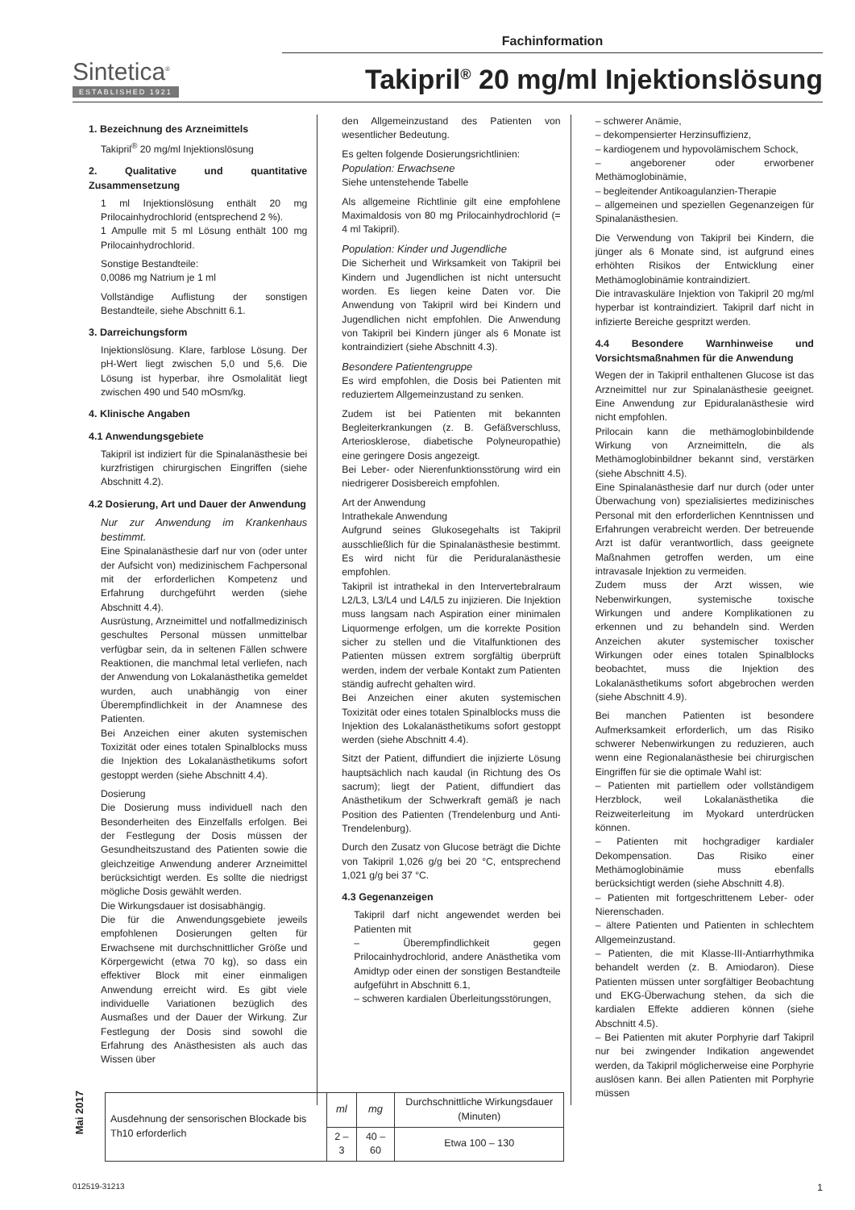Fachinformation
Sintetica<sup>®</sup>
ESTABLISHED 1921
Takipril<sup>®</sup> 20 mg/ml Injektionslösung
1. Bezeichnung des Arzneimittels
Takipril<sup>®</sup> 20 mg/ml Injektionslösung
2. Qualitative und quantitative Zusammensetzung
1 ml Injektionslösung enthält 20 mg Prilocainhydrochlorid (entsprechend 2 %).
1 Ampulle mit 5 ml Lösung enthält 100 mg Prilocainhydrochlorid.
Sonstige Bestandteile:
0,0086 mg Natrium je 1 ml
Vollständige Auflistung der sonstigen Bestandteile, siehe Abschnitt 6.1.
3. Darreichungsform
Injektionslösung. Klare, farblose Lösung. Der pH-Wert liegt zwischen 5,0 und 5,6. Die Lösung ist hyperbar, ihre Osmolalität liegt zwischen 490 und 540 mOsm/kg.
4. Klinische Angaben
4.1 Anwendungsgebiete
Takipril ist indiziert für die Spinalanästhesie bei kurzfristigen chirurgischen Eingriffen (siehe Abschnitt 4.2).
4.2 Dosierung, Art und Dauer der Anwendung
Nur zur Anwendung im Krankenhaus bestimmt.
Eine Spinalanästhesie darf nur von (oder unter der Aufsicht von) medizinischem Fachpersonal mit der erforderlichen Kompetenz und Erfahrung durchgeführt werden (siehe Abschnitt 4.4).
Ausrüstung, Arzneimittel und notfallmedizinisch geschultes Personal müssen unmittelbar verfügbar sein, da in seltenen Fällen schwere Reaktionen, die manchmal letal verliefen, nach der Anwendung von Lokalanästhetika gemeldet wurden, auch unabhängig von einer Überempfindlichkeit in der Anamnese des Patienten.
Bei Anzeichen einer akuten systemischen Toxizität oder eines totalen Spinalblocks muss die Injektion des Lokalanästhetikums sofort gestoppt werden (siehe Abschnitt 4.4).
Dosierung
Die Dosierung muss individuell nach den Besonderheiten des Einzelfalls erfolgen. Bei der Festlegung der Dosis müssen der Gesundheitszustand des Patienten sowie die gleichzeitige Anwendung anderer Arzneimittel berücksichtigt werden. Es sollte die niedrigst mögliche Dosis gewählt werden.
Die Wirkungsdauer ist dosisabhängig.
Die für die Anwendungsgebiete jeweils empfohlenen Dosierungen gelten für Erwachsene mit durchschnittlicher Größe und Körpergewicht (etwa 70 kg), so dass ein effektiver Block mit einer einmaligen Anwendung erreicht wird. Es gibt viele individuelle Variationen bezüglich des Ausmaßes und der Dauer der Wirkung. Zur Festlegung der Dosis sind sowohl die Erfahrung des Anästhesisten als auch das Wissen über
den Allgemeinzustand des Patienten von wesentlicher Bedeutung.
Es gelten folgende Dosierungsrichtlinien:
Population: Erwachsene
Siehe untenstehende Tabelle
Als allgemeine Richtlinie gilt eine empfohlene Maximaldosis von 80 mg Prilocainhydrochlorid (= 4 ml Takipril).
Population: Kinder und Jugendliche
Die Sicherheit und Wirksamkeit von Takipril bei Kindern und Jugendlichen ist nicht untersucht worden. Es liegen keine Daten vor. Die Anwendung von Takipril wird bei Kindern und Jugendlichen nicht empfohlen. Die Anwendung von Takipril bei Kindern jünger als 6 Monate ist kontraindiziert (siehe Abschnitt 4.3).
Besondere Patientengruppe
Es wird empfohlen, die Dosis bei Patienten mit reduziertem Allgemeinzustand zu senken.
Zudem ist bei Patienten mit bekannten Begleiterkrankungen (z. B. Gefäßverschluss, Arteriosklerose, diabetische Polyneuropathie) eine geringere Dosis angezeigt.
Bei Leber- oder Nierenfunktionsstörung wird ein niedrigerer Dosisbereich empfohlen.
Art der Anwendung
Intrathekale Anwendung
Aufgrund seines Glukosegehalts ist Takipril ausschließlich für die Spinalanästhesie bestimmt. Es wird nicht für die Periduralanästhesie empfohlen.
Takipril ist intrathekal in den Intervertebralraum L2/L3, L3/L4 und L4/L5 zu injizieren. Die Injektion muss langsam nach Aspiration einer minimalen Liquormenge erfolgen, um die korrekte Position sicher zu stellen und die Vitalfunktionen des Patienten müssen extrem sorgfältig überprüft werden, indem der verbale Kontakt zum Patienten ständig aufrecht gehalten wird.
Bei Anzeichen einer akuten systemischen Toxizität oder eines totalen Spinalblocks muss die Injektion des Lokalanästhetikums sofort gestoppt werden (siehe Abschnitt 4.4).
Sitzt der Patient, diffundiert die injizierte Lösung hauptsächlich nach kaudal (in Richtung des Os sacrum); liegt der Patient, diffundiert das Anästhetikum der Schwerkraft gemäß je nach Position des Patienten (Trendelenburg und Anti-Trendelenburg).
Durch den Zusatz von Glucose beträgt die Dichte von Takipril 1,026 g/g bei 20 °C, entsprechend 1,021 g/g bei 37 °C.
4.3 Gegenanzeigen
Takipril darf nicht angewendet werden bei Patienten mit
– Überempfindlichkeit gegen Prilocainhydrochlorid, andere Anästhetika vom Amidtyp oder einen der sonstigen Bestandteile aufgeführt in Abschnitt 6.1,
– schweren kardialen Überleitungsstörungen,
– schwerer Anämie,
– dekompensierter Herzinsuffizienz,
– kardiogenem und hypovolämischem Schock,
– angeborener oder erworbener Methämoglobinämie,
– begleitender Antikoagulanzien-Therapie
– allgemeinen und speziellen Gegenanzeigen für Spinalanästhesien.
Die Verwendung von Takipril bei Kindern, die jünger als 6 Monate sind, ist aufgrund eines erhöhten Risikos der Entwicklung einer Methämoglobinämie kontraindiziert.
Die intravaskuläre Injektion von Takipril 20 mg/ml hyperbar ist kontraindiziert. Takipril darf nicht in infizierte Bereiche gespritzt werden.
4.4 Besondere Warnhinweise und Vorsichtsmaßnahmen für die Anwendung
Wegen der in Takipril enthaltenen Glucose ist das Arzneimittel nur zur Spinalanästhesie geeignet. Eine Anwendung zur Epiduralanästhesie wird nicht empfohlen.
Prilocain kann die methämoglobinbildende Wirkung von Arzneimitteln, die als Methämoglobinbildner bekannt sind, verstärken (siehe Abschnitt 4.5).
Eine Spinalanästhesie darf nur durch (oder unter Überwachung von) spezialisiertes medizinisches Personal mit den erforderlichen Kenntnissen und Erfahrungen verabreicht werden. Der betreuende Arzt ist dafür verantwortlich, dass geeignete Maßnahmen getroffen werden, um eine intravasale Injektion zu vermeiden.
Zudem muss der Arzt wissen, wie Nebenwirkungen, systemische toxische Wirkungen und andere Komplikationen zu erkennen und zu behandeln sind. Werden Anzeichen akuter systemischer toxischer Wirkungen oder eines totalen Spinalblocks beobachtet, muss die Injektion des Lokalanästhetikums sofort abgebrochen werden (siehe Abschnitt 4.9).
Bei manchen Patienten ist besondere Aufmerksamkeit erforderlich, um das Risiko schwerer Nebenwirkungen zu reduzieren, auch wenn eine Regionalanästhesie bei chirurgischen Eingriffen für sie die optimale Wahl ist:
– Patienten mit partiellem oder vollständigem Herzblock, weil Lokalanästhetika die Reizweiterleitung im Myokard unterdrücken können.
– Patienten mit hochgradiger kardialer Dekompensation. Das Risiko einer Methämoglobinämie muss ebenfalls berücksichtigt werden (siehe Abschnitt 4.8).
– Patienten mit fortgeschrittenem Leber- oder Nierenschaden.
– ältere Patienten und Patienten in schlechtem Allgemeinzustand.
– Patienten, die mit Klasse-III-Antiarrhythmika behandelt werden (z. B. Amiodaron). Diese Patienten müssen unter sorgfältiger Beobachtung und EKG-Überwachung stehen, da sich die kardialen Effekte addieren können (siehe Abschnitt 4.5).
– Bei Patienten mit akuter Porphyrie darf Takipril nur bei zwingender Indikation angewendet werden, da Takipril möglicherweise eine Porphyrie auslösen kann. Bei allen Patienten mit Porphyrie müssen
| Ausdehnung der sensorischen Blockade bis Th10 erforderlich | ml | mg | Durchschnittliche Wirkungsdauer (Minuten) |
| --- | --- | --- | --- |
| | 2 – 3 | 40 – 60 | Etwa 100 – 130 |
Mai 2017
012519-31213 1